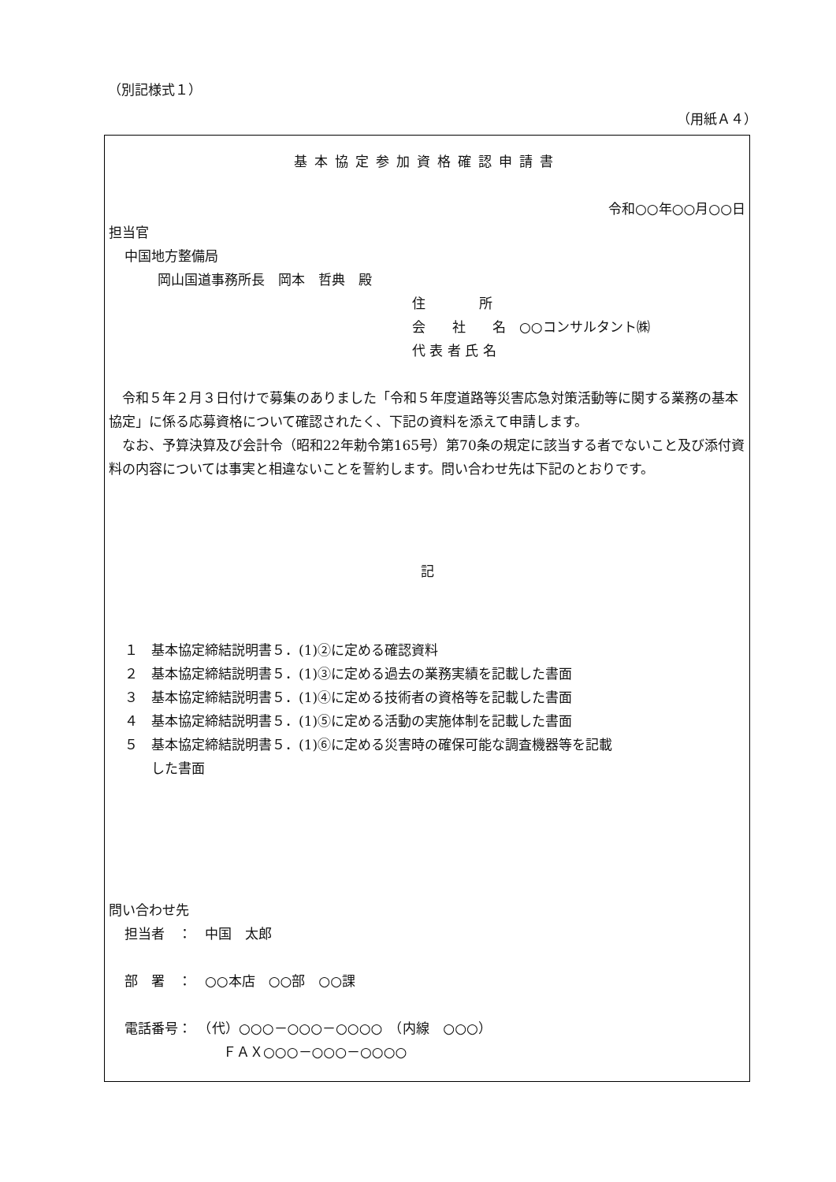（別記様式１）
（用紙Ａ４）
基本協定参加資格確認申請書
令和○○年○○月○○日
担当官
中国地方整備局
岡山国道事務所長　岡本　哲典　殿
住　　　　所
会　　社　　名　○○コンサルタント㈱
代 表 者 氏 名
　令和５年２月３日付けで募集のありました「令和５年度道路等災害応急対策活動等に関する業務の基本協定」に係る応募資格について確認されたく、下記の資料を添えて申請します。
　なお、予算決算及び会計令（昭和22年勅令第165号）第70条の規定に該当する者でないこと及び添付資料の内容については事実と相違ないことを誓約します。問い合わせ先は下記のとおりです。
記
１　基本協定締結説明書５．(1)②に定める確認資料
２　基本協定締結説明書５．(1)③に定める過去の業務実績を記載した書面
３　基本協定締結説明書５．(1)④に定める技術者の資格等を記載した書面
４　基本協定締結説明書５．(1)⑤に定める活動の実施体制を記載した書面
５　基本協定締結説明書５．(1)⑥に定める災害時の確保可能な調査機器等を記載
　　した書面
問い合わせ先
担当者　：　中国　太郎
部　署　：　○○本店　○○部　○○課
電話番号：　（代）○○○－○○○－○○○○　（内線　○○○）
ＦＡＸ○○○－○○○－○○○○